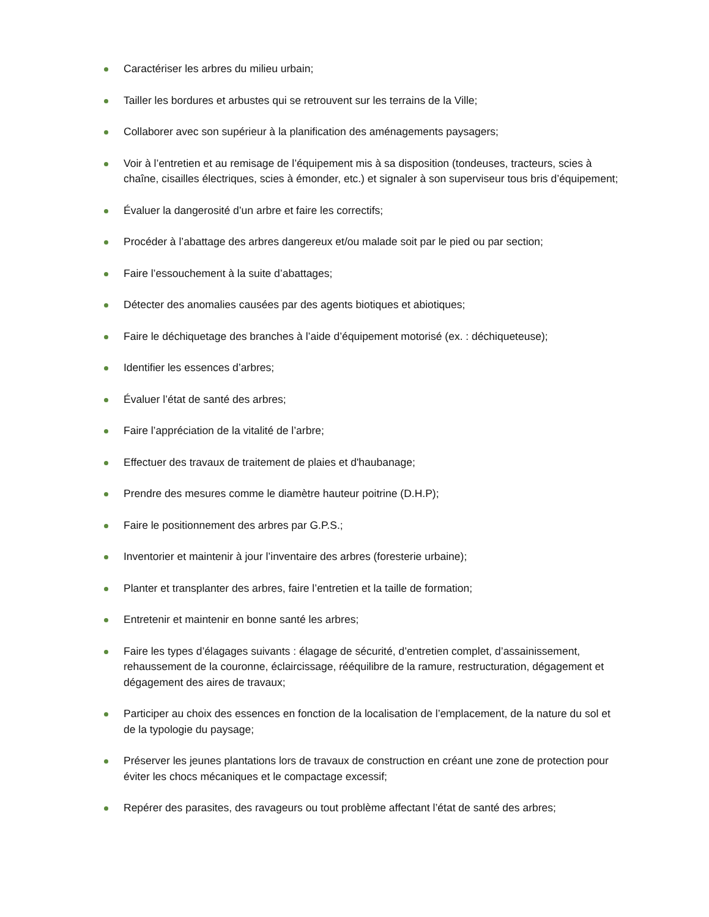Caractériser les arbres du milieu urbain;
Tailler les bordures et arbustes qui se retrouvent sur les terrains de la Ville;
Collaborer avec son supérieur à la planification des aménagements paysagers;
Voir à l’entretien et au remisage de l’équipement mis à sa disposition (tondeuses, tracteurs, scies à chaîne, cisailles électriques, scies à émonder, etc.) et signaler à son superviseur tous bris d’équipement;
Évaluer la dangerosité d’un arbre et faire les correctifs;
Procéder à l’abattage des arbres dangereux et/ou malade soit par le pied ou par section;
Faire l’essouchement à la suite d’abattages;
Détecter des anomalies causées par des agents biotiques et abiotiques;
Faire le déchiquetage des branches à l’aide d’équipement motorisé (ex. : déchiqueteuse);
Identifier les essences d’arbres;
Évaluer l’état de santé des arbres;
Faire l’appréciation de la vitalité de l’arbre;
Effectuer des travaux de traitement de plaies et d'haubanage;
Prendre des mesures comme le diamètre hauteur poitrine (D.H.P);
Faire le positionnement des arbres par G.P.S.;
Inventorier et maintenir à jour l’inventaire des arbres (foresterie urbaine);
Planter et transplanter des arbres, faire l’entretien et la taille de formation;
Entretenir et maintenir en bonne santé les arbres;
Faire les types d’élagages suivants : élagage de sécurité, d’entretien complet, d’assainissement, rehaussement de la couronne, éclaircissage, rééquilibre de la ramure, restructuration, dégagement et dégagement des aires de travaux;
Participer au choix des essences en fonction de la localisation de l’emplacement, de la nature du sol et de la typologie du paysage;
Préserver les jeunes plantations lors de travaux de construction en créant une zone de protection pour éviter les chocs mécaniques et le compactage excessif;
Repérer des parasites, des ravageurs ou tout problème affectant l’état de santé des arbres;